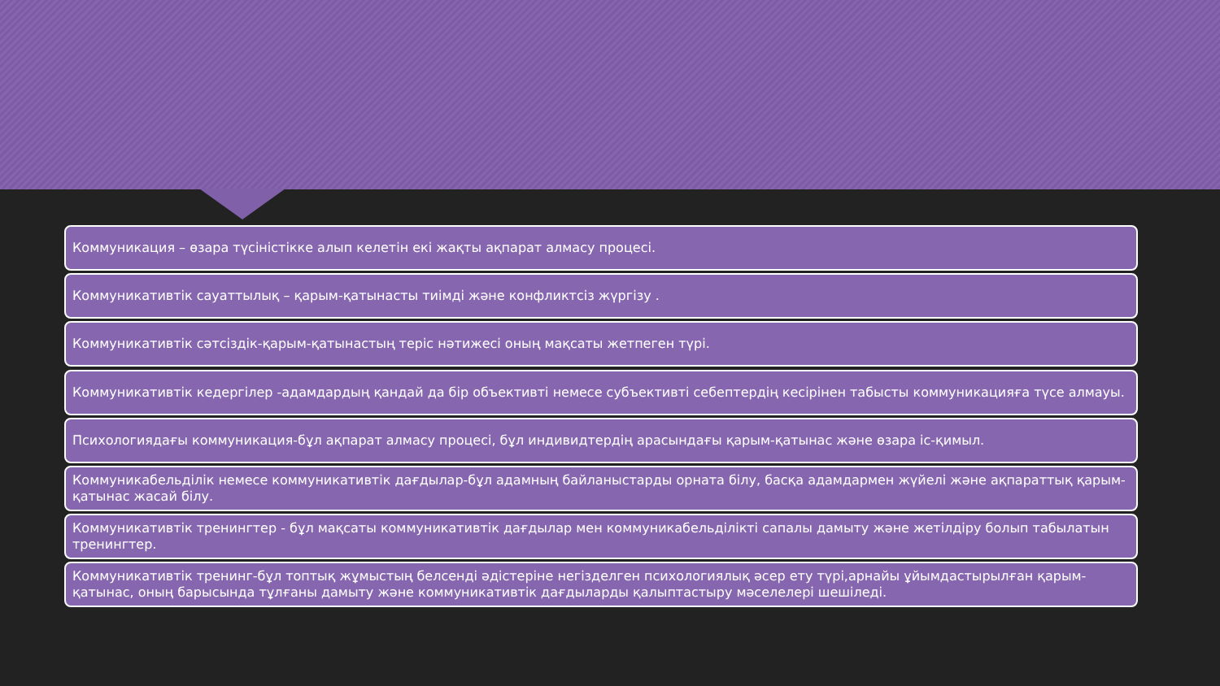Коммуникация – өзара түсіністікке алып келетін екі жақты ақпарат алмасу процесі.
Коммуникативтік сауаттылық – қарым-қатынасты тиімді және конфликтсіз жүргізу .
Коммуникативтік сәтсіздік-қарым-қатынастың теріс нәтижесі оның мақсаты жетпеген түрі.
Коммуникативтік кедергілер -адамдардың қандай да бір объективті немесе субъективті себептердің кесірінен табысты коммуникацияға түсе алмауы.
Психологиядағы коммуникация-бұл ақпарат алмасу процесі, бұл индивидтердің арасындағы қарым-қатынас және өзара іс-қимыл.
Коммуникабельділік немесе коммуникативтік дағдылар-бұл адамның байланыстарды орната білу, басқа адамдармен жүйелі және ақпараттық қарым-қатынас жасай білу.
Коммуникативтік тренингтер - бұл мақсаты коммуникативтік дағдылар мен коммуникабельділікті сапалы дамыту және жетілдіру болып табылатын тренингтер.
Коммуникативтік тренинг-бұл топтық жұмыстың белсенді әдістеріне негізделген психологиялық әсер ету түрі,арнайы ұйымдастырылған қарым-қатынас, оның барысында тұлғаны дамыту және коммуникативтік дағдыларды қалыптастыру мәселелері шешіледі.